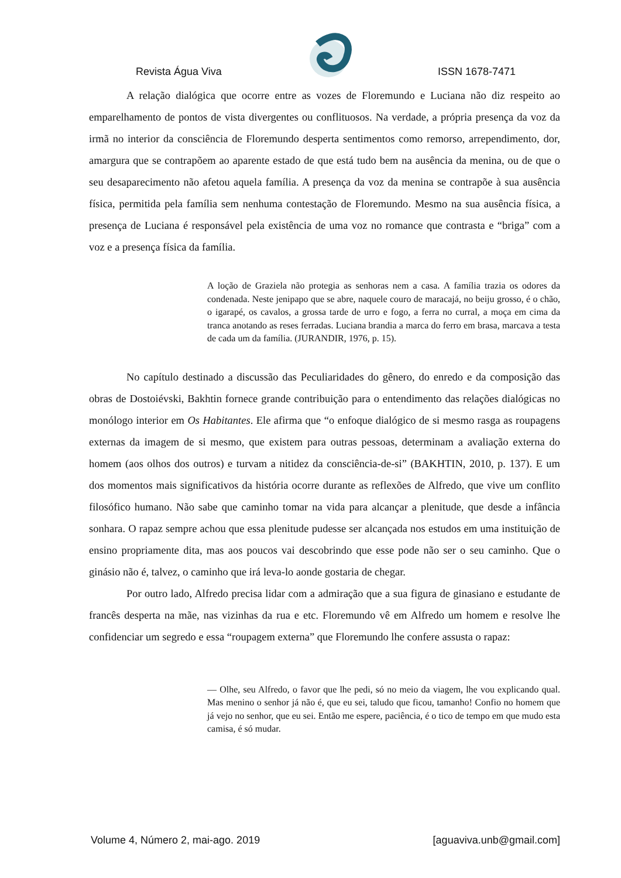Revista Água Viva ISSN 1678-7471
A relação dialógica que ocorre entre as vozes de Floremundo e Luciana não diz respeito ao emparelhamento de pontos de vista divergentes ou conflituosos. Na verdade, a própria presença da voz da irmã no interior da consciência de Floremundo desperta sentimentos como remorso, arrependimento, dor, amargura que se contrapõem ao aparente estado de que está tudo bem na ausência da menina, ou de que o seu desaparecimento não afetou aquela família. A presença da voz da menina se contrapõe à sua ausência física, permitida pela família sem nenhuma contestação de Floremundo. Mesmo na sua ausência física, a presença de Luciana é responsável pela existência de uma voz no romance que contrasta e “briga” com a voz e a presença física da família.
A loção de Graziela não protegia as senhoras nem a casa. A família trazia os odores da condenada. Neste jenipapo que se abre, naquele couro de maracajá, no beiju grosso, é o chão, o igarapé, os cavalos, a grossa tarde de urro e fogo, a ferra no curral, a moça em cima da tranca anotando as reses ferradas. Luciana brandia a marca do ferro em brasa, marcava a testa de cada um da família. (JURANDIR, 1976, p. 15).
No capítulo destinado a discussão das Peculiaridades do gênero, do enredo e da composição das obras de Dostoiévski, Bakhtin fornece grande contribuição para o entendimento das relações dialógicas no monólogo interior em Os Habitantes. Ele afirma que “o enfoque dialógico de si mesmo rasga as roupagens externas da imagem de si mesmo, que existem para outras pessoas, determinam a avaliação externa do homem (aos olhos dos outros) e turvam a nitidez da consciência-de-si” (BAKHTIN, 2010, p. 137). E um dos momentos mais significativos da história ocorre durante as reflexões de Alfredo, que vive um conflito filosófico humano. Não sabe que caminho tomar na vida para alcançar a plenitude, que desde a infância sonhara. O rapaz sempre achou que essa plenitude pudesse ser alcançada nos estudos em uma instituição de ensino propriamente dita, mas aos poucos vai descobrindo que esse pode não ser o seu caminho. Que o ginásio não é, talvez, o caminho que irá leva-lo aonde gostaria de chegar.
Por outro lado, Alfredo precisa lidar com a admiração que a sua figura de ginasiano e estudante de francês desperta na mãe, nas vizinhas da rua e etc. Floremundo vê em Alfredo um homem e resolve lhe confidenciar um segredo e essa “roupagem externa” que Floremundo lhe confere assusta o rapaz:
— Olhe, seu Alfredo, o favor que lhe pedi, só no meio da viagem, lhe vou explicando qual. Mas menino o senhor já não é, que eu sei, taludo que ficou, tamanho! Confio no homem que já vejo no senhor, que eu sei. Então me espere, paciência, é o tico de tempo em que mudo esta camisa, é só mudar.
Volume 4, Número 2, mai-ago. 2019 [aguaviva.unb@gmail.com]